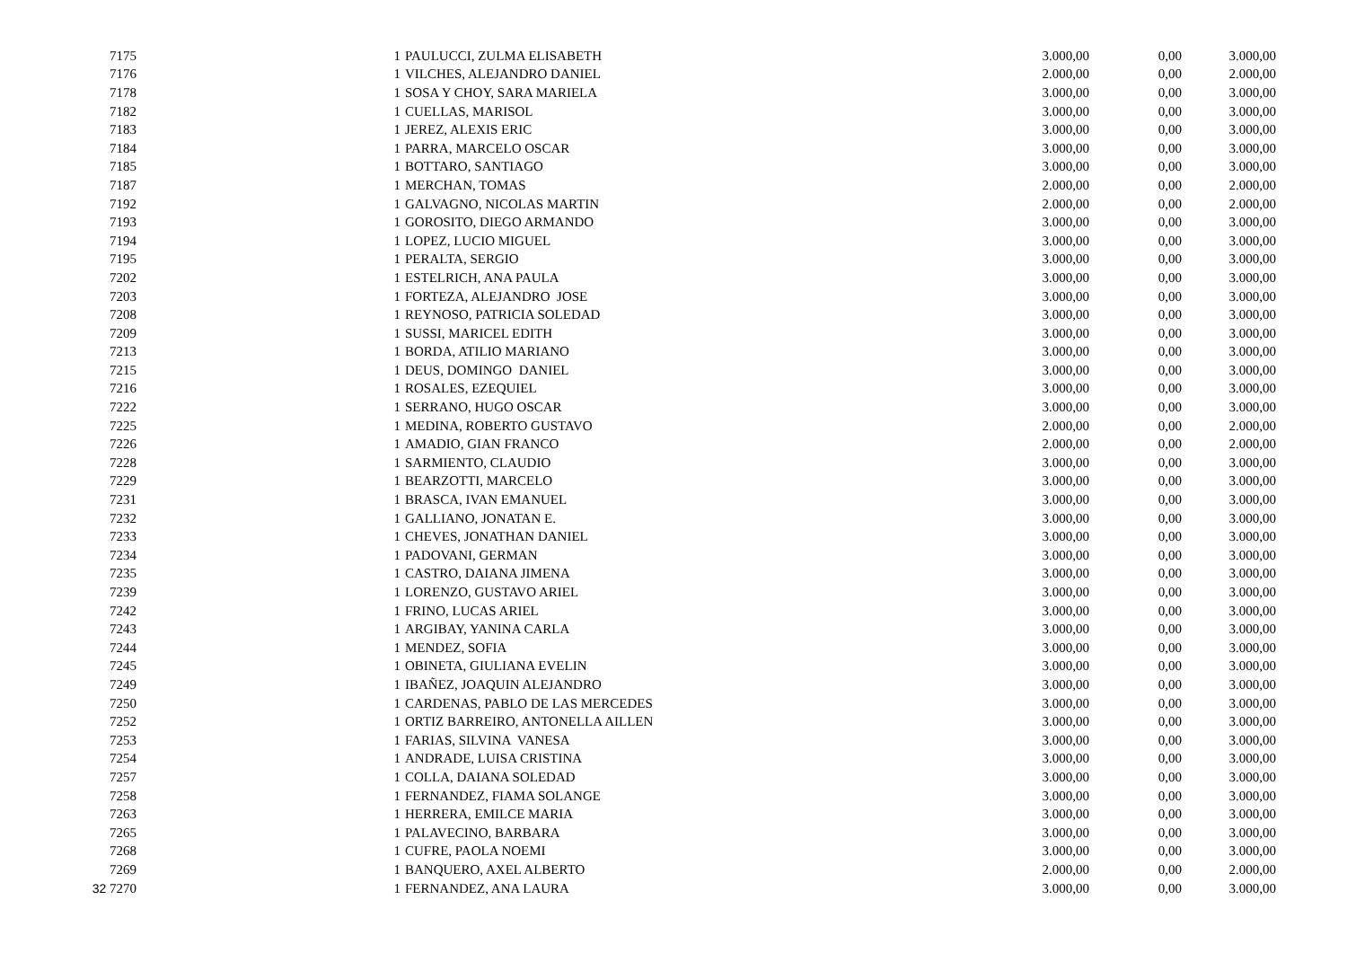| 7175 | 1 | PAULUCCI, ZULMA ELISABETH | 3.000,00 | 0,00 | 3.000,00 |
| 7176 | 1 | VILCHES, ALEJANDRO DANIEL | 2.000,00 | 0,00 | 2.000,00 |
| 7178 | 1 | SOSA Y CHOY, SARA MARIELA | 3.000,00 | 0,00 | 3.000,00 |
| 7182 | 1 | CUELLAS, MARISOL | 3.000,00 | 0,00 | 3.000,00 |
| 7183 | 1 | JEREZ, ALEXIS ERIC | 3.000,00 | 0,00 | 3.000,00 |
| 7184 | 1 | PARRA, MARCELO OSCAR | 3.000,00 | 0,00 | 3.000,00 |
| 7185 | 1 | BOTTARO, SANTIAGO | 3.000,00 | 0,00 | 3.000,00 |
| 7187 | 1 | MERCHAN, TOMAS | 2.000,00 | 0,00 | 2.000,00 |
| 7192 | 1 | GALVAGNO, NICOLAS MARTIN | 2.000,00 | 0,00 | 2.000,00 |
| 7193 | 1 | GOROSITO, DIEGO ARMANDO | 3.000,00 | 0,00 | 3.000,00 |
| 7194 | 1 | LOPEZ, LUCIO MIGUEL | 3.000,00 | 0,00 | 3.000,00 |
| 7195 | 1 | PERALTA, SERGIO | 3.000,00 | 0,00 | 3.000,00 |
| 7202 | 1 | ESTELRICH, ANA PAULA | 3.000,00 | 0,00 | 3.000,00 |
| 7203 | 1 | FORTEZA, ALEJANDRO JOSE | 3.000,00 | 0,00 | 3.000,00 |
| 7208 | 1 | REYNOSO, PATRICIA SOLEDAD | 3.000,00 | 0,00 | 3.000,00 |
| 7209 | 1 | SUSSI, MARICEL EDITH | 3.000,00 | 0,00 | 3.000,00 |
| 7213 | 1 | BORDA, ATILIO MARIANO | 3.000,00 | 0,00 | 3.000,00 |
| 7215 | 1 | DEUS, DOMINGO DANIEL | 3.000,00 | 0,00 | 3.000,00 |
| 7216 | 1 | ROSALES, EZEQUIEL | 3.000,00 | 0,00 | 3.000,00 |
| 7222 | 1 | SERRANO, HUGO OSCAR | 3.000,00 | 0,00 | 3.000,00 |
| 7225 | 1 | MEDINA, ROBERTO GUSTAVO | 2.000,00 | 0,00 | 2.000,00 |
| 7226 | 1 | AMADIO, GIAN FRANCO | 2.000,00 | 0,00 | 2.000,00 |
| 7228 | 1 | SARMIENTO, CLAUDIO | 3.000,00 | 0,00 | 3.000,00 |
| 7229 | 1 | BEARZOTTI, MARCELO | 3.000,00 | 0,00 | 3.000,00 |
| 7231 | 1 | BRASCA, IVAN EMANUEL | 3.000,00 | 0,00 | 3.000,00 |
| 7232 | 1 | GALLIANO, JONATAN E. | 3.000,00 | 0,00 | 3.000,00 |
| 7233 | 1 | CHEVES, JONATHAN DANIEL | 3.000,00 | 0,00 | 3.000,00 |
| 7234 | 1 | PADOVANI, GERMAN | 3.000,00 | 0,00 | 3.000,00 |
| 7235 | 1 | CASTRO, DAIANA JIMENA | 3.000,00 | 0,00 | 3.000,00 |
| 7239 | 1 | LORENZO, GUSTAVO ARIEL | 3.000,00 | 0,00 | 3.000,00 |
| 7242 | 1 | FRINO, LUCAS ARIEL | 3.000,00 | 0,00 | 3.000,00 |
| 7243 | 1 | ARGIBAY, YANINA CARLA | 3.000,00 | 0,00 | 3.000,00 |
| 7244 | 1 | MENDEZ, SOFIA | 3.000,00 | 0,00 | 3.000,00 |
| 7245 | 1 | OBINETA, GIULIANA EVELIN | 3.000,00 | 0,00 | 3.000,00 |
| 7249 | 1 | IBAÑEZ, JOAQUIN ALEJANDRO | 3.000,00 | 0,00 | 3.000,00 |
| 7250 | 1 | CARDENAS, PABLO DE LAS MERCEDES | 3.000,00 | 0,00 | 3.000,00 |
| 7252 | 1 | ORTIZ BARREIRO, ANTONELLA AILLEN | 3.000,00 | 0,00 | 3.000,00 |
| 7253 | 1 | FARIAS, SILVINA VANESA | 3.000,00 | 0,00 | 3.000,00 |
| 7254 | 1 | ANDRADE, LUISA CRISTINA | 3.000,00 | 0,00 | 3.000,00 |
| 7257 | 1 | COLLA, DAIANA SOLEDAD | 3.000,00 | 0,00 | 3.000,00 |
| 7258 | 1 | FERNANDEZ, FIAMA SOLANGE | 3.000,00 | 0,00 | 3.000,00 |
| 7263 | 1 | HERRERA, EMILCE MARIA | 3.000,00 | 0,00 | 3.000,00 |
| 7265 | 1 | PALAVECINO, BARBARA | 3.000,00 | 0,00 | 3.000,00 |
| 7268 | 1 | CUFRE, PAOLA NOEMI | 3.000,00 | 0,00 | 3.000,00 |
| 7269 | 1 | BANQUERO, AXEL ALBERTO | 2.000,00 | 0,00 | 2.000,00 |
| 32 7270 | 1 | FERNANDEZ, ANA LAURA | 3.000,00 | 0,00 | 3.000,00 |